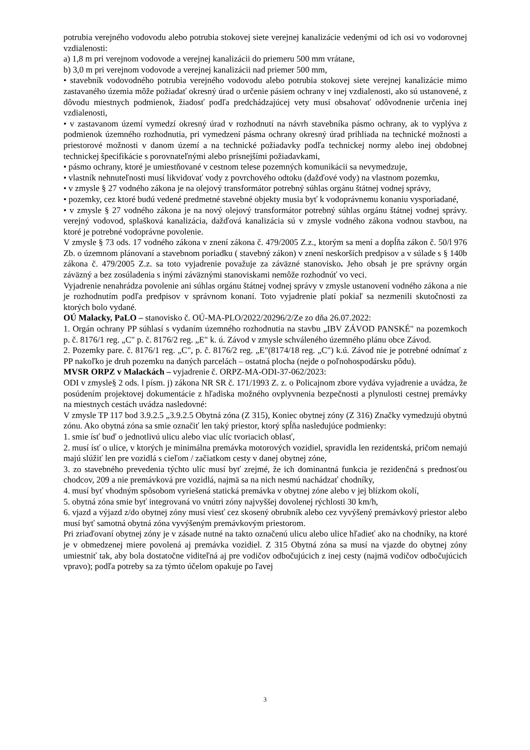potrubia verejného vodovodu alebo potrubia stokovej siete verejnej kanalizácie vedenými od ich osi vo vodorovnej vzdialenosti:
a) 1,8 m pri verejnom vodovode a verejnej kanalizácii do priemeru 500 mm vrátane,
b) 3,0 m pri verejnom vodovode a verejnej kanalizácii nad priemer 500 mm,
• stavebník vodovodného potrubia verejného vodovodu alebo potrubia stokovej siete verejnej kanalizácie mimo zastavaného územia môže požiadať okresný úrad o určenie pásiem ochrany v inej vzdialenosti, ako sú ustanovené, z dôvodu miestnych podmienok, žiadosť podľa predchádzajúcej vety musí obsahovať odôvodnenie určenia inej vzdialenosti,
• v zastavanom území vymedzí okresný úrad v rozhodnutí na návrh stavebníka pásmo ochrany, ak to vyplýva z podmienok územného rozhodnutia, pri vymedzení pásma ochrany okresný úrad prihliada na technické možnosti a priestorové možnosti v danom území a na technické požiadavky podľa technickej normy alebo inej obdobnej technickej špecifikácie s porovnateľnými alebo prísnejšími požiadavkami,
• pásmo ochrany, ktoré je umiestňované v cestnom telese pozemných komunikácii sa nevymedzuje,
• vlastník nehnuteľnosti musí likvidovať vody z povrchového odtoku (dažďové vody) na vlastnom pozemku,
• v zmysle § 27 vodného zákona je na olejový transformátor potrebný súhlas orgánu štátnej vodnej správy,
• pozemky, cez ktoré budú vedené predmetné stavebné objekty musia byť k vodoprávnemu konaniu vysporiadané,
• v zmysle § 27 vodného zákona je na nový olejový transformátor potrebný súhlas orgánu štátnej vodnej správy. verejný vodovod, splašková kanalizácia, dažďová kanalizácia sú v zmysle vodného zákona vodnou stavbou, na ktoré je potrebné vodoprávne povolenie.
V zmysle § 73 ods. 17 vodného zákona v znení zákona č. 479/2005 Z.z., ktorým sa mení a dopĺňa zákon č. 50/l 976 Zb. o územnom plánovaní a stavebnom poriadku ( stavebný zákon) v znení neskorších predpisov a v súlade s § 140b zákona č. 479/2005 Z.z. sa toto vyjadrenie považuje za záväzné stanovisko. Jeho obsah je pre správny orgán záväzný a bez zosúladenia s inými záväznými stanoviskami nemôže rozhodnúť vo veci.
Vyjadrenie nenahrádza povolenie ani súhlas orgánu štátnej vodnej správy v zmysle ustanovení vodného zákona a nie je rozhodnutím podľa predpisov v správnom konaní. Toto vyjadrenie platí pokiaľ sa nezmenili skutočnosti za ktorých bolo vydané.
OÚ Malacky, PaLO – stanovisko č. OÚ-MA-PLO/2022/20296/2/Ze zo dňa 26.07.2022:
1. Orgán ochrany PP súhlasí s vydaním územného rozhodnutia na stavbu „IBV ZÁVOD PANSKÉ" na pozemkoch p. č. 8176/1 reg. „C" p. č. 8176/2 reg. „E" k. ú. Závod v zmysle schváleného územného plánu obce Závod.
2. Pozemky pare. č. 8176/1 reg. „C", p. č. 8176/2 reg. „E"(8174/18 reg. „C") k.ú. Závod nie je potrebné odnímať z PP nakoľko je druh pozemku na daných parcelách – ostatná plocha (nejde o poľnohospodársku pôdu).
MVSR ORPZ v Malackách – vyjadrenie č. ORPZ-MA-ODI-37-062/2023:
ODI v zmysle§ 2 ods. l písm. j) zákona NR SR č. 171/1993 Z. z. o Policajnom zbore vydáva vyjadrenie a uvádza, že posúdením projektovej dokumentácie z hľadiska možného ovplyvnenia bezpečnosti a plynulosti cestnej premávky na miestnych cestách uvádza nasledovné:
V zmysle TP 117 bod 3.9.2.5 „3.9.2.5 Obytná zóna (Z 315), Koniec obytnej zóny (Z 316) Značky vymedzujú obytnú zónu. Ako obytná zóna sa smie označiť len taký priestor, ktorý spĺňa nasledujúce podmienky:
1. smie ísť buď o jednotlivú ulicu alebo viac ulíc tvoriacich oblasť,
2. musí ísť o ulice, v ktorých je minimálna premávka motorových vozidiel, spravidla len rezidentská, pričom nemajú majú slúžiť len pre vozidlá s cieľom / začiatkom cesty v danej obytnej zóne,
3. zo stavebného prevedenia týchto ulíc musí byť zrejmé, že ich dominantná funkcia je rezidenčná s prednosťou chodcov, 209 a nie premávková pre vozidlá, najmä sa na nich nesmú nachádzať chodníky,
4. musí byť vhodným spôsobom vyriešená statická premávka v obytnej zóne alebo v jej blízkom okolí,
5. obytná zóna smie byť integrovaná vo vnútri zóny najvyššej dovolenej rýchlosti 30 km/h,
6. vjazd a výjazd z/do obytnej zóny musí viesť cez skosený obrubník alebo cez vyvýšený premávkový priestor alebo musí byť samotná obytná zóna vyvýšeným premávkovým priestorom.
Pri zriaďovaní obytnej zóny je v zásade nutné na takto označenú ulicu alebo ulice hľadieť ako na chodníky, na ktoré je v obmedzenej miere povolená aj premávka vozidiel. Z 315 Obytná zóna sa musí na vjazde do obytnej zóny umiestniť tak, aby bola dostatočne viditeľná aj pre vodičov odbočujúcich z inej cesty (najmä vodičov odbočujúcich vpravo); podľa potreby sa za týmto účelom opakuje po ľavej
3